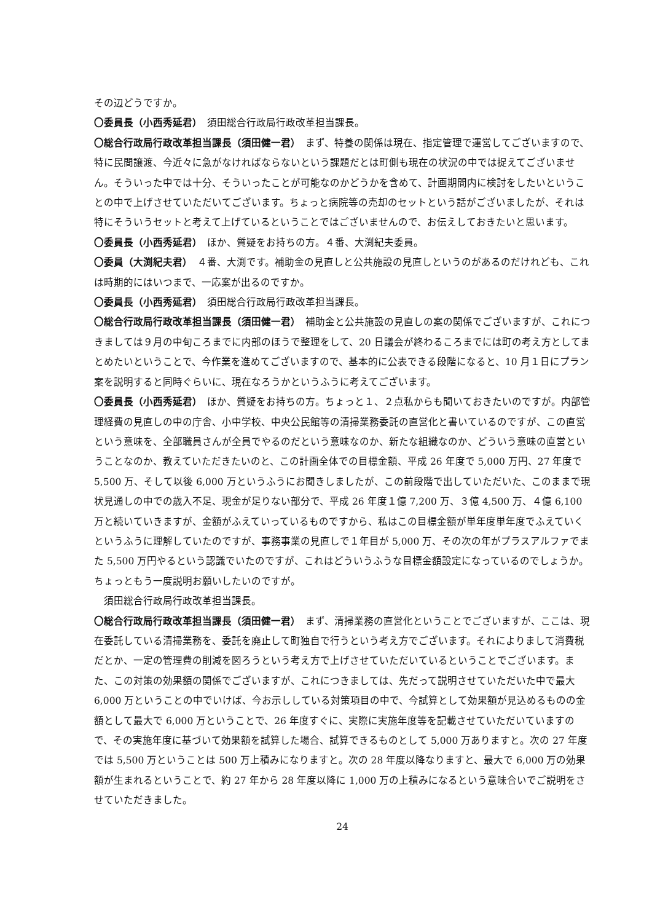その辺どうですか。
〇委員長（小西秀延君）　須田総合行政局行政改革担当課長。
〇総合行政局行政改革担当課長（須田健一君）　まず、特養の関係は現在、指定管理で運営してございますので、特に民間譲渡、今近々に急がなければならないという課題だとは町側も現在の状況の中では捉えてございません。そういった中では十分、そういったことが可能なのかどうかを含めて、計画期間内に検討をしたいということの中で上げさせていただいてございます。ちょっと病院等の売却のセットという話がございましたが、それは特にそういうセットと考えて上げているということではございませんので、お伝えしておきたいと思います。
〇委員長（小西秀延君）　ほか、質疑をお持ちの方。４番、大渕紀夫委員。
〇委員（大渕紀夫君）　４番、大渕です。補助金の見直しと公共施設の見直しというのがあるのだけれども、これは時期的にはいつまで、一応案が出るのですか。
〇委員長（小西秀延君）　須田総合行政局行政改革担当課長。
〇総合行政局行政改革担当課長（須田健一君）　補助金と公共施設の見直しの案の関係でございますが、これにつきましては９月の中旬ころまでに内部のほうで整理をして、20 日議会が終わるころまでには町の考え方としてまとめたいということで、今作業を進めてございますので、基本的に公表できる段階になると、10 月１日にプラン案を説明すると同時ぐらいに、現在なろうかというふうに考えてございます。
〇委員長（小西秀延君）　ほか、質疑をお持ちの方。ちょっと１、２点私からも聞いておきたいのですが。内部管理経費の見直しの中の庁舎、小中学校、中央公民館等の清掃業務委託の直営化と書いているのですが、この直営という意味を、全部職員さんが全員でやるのだという意味なのか、新たな組織なのか、どういう意味の直営ということなのか、教えていただきたいのと、この計画全体での目標金額、平成 26 年度で 5,000 万円、27 年度で 5,500 万、そして以後 6,000 万というふうにお聞きしましたが、この前段階で出していただいた、このままで現状見通しの中での歳入不足、現金が足りない部分で、平成 26 年度１億 7,200 万、３億 4,500 万、４億 6,100 万と続いていきますが、金額がふえていっているものですから、私はこの目標金額が単年度単年度でふえていくというふうに理解していたのですが、事務事業の見直しで１年目が 5,000 万、その次の年がプラスアルファでまた 5,500 万円やるという認識でいたのですが、これはどういうふうな目標金額設定になっているのでしょうか。ちょっともう一度説明お願いしたいのですが。
　須田総合行政局行政改革担当課長。
〇総合行政局行政改革担当課長（須田健一君）　まず、清掃業務の直営化ということでございますが、ここは、現在委託している清掃業務を、委託を廃止して町独自で行うという考え方でございます。それによりまして消費税だとか、一定の管理費の削減を図ろうという考え方で上げさせていただいているということでございます。また、この対策の効果額の関係でございますが、これにつきましては、先だって説明させていただいた中で最大 6,000 万ということの中でいけば、今お示ししている対策項目の中で、今試算として効果額が見込めるものの金額として最大で 6,000 万ということで、26 年度すぐに、実際に実施年度等を記載させていただいていますので、その実施年度に基づいて効果額を試算した場合、試算できるものとして 5,000 万ありますと。次の 27 年度では 5,500 万ということは 500 万上積みになりますと。次の 28 年度以降なりますと、最大で 6,000 万の効果額が生まれるということで、約 27 年から 28 年度以降に 1,000 万の上積みになるという意味合いでご説明をさせていただきました。
24